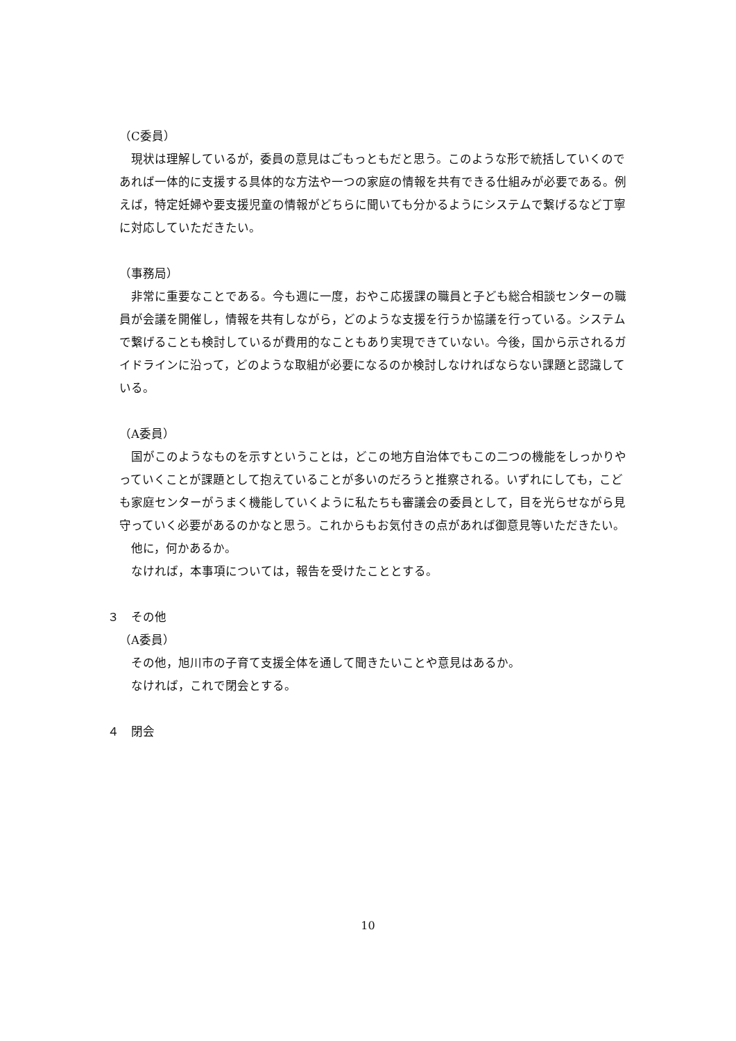（C委員）
現状は理解しているが，委員の意見はごもっともだと思う。このような形で統括していくのであれば一体的に支援する具体的な方法や一つの家庭の情報を共有できる仕組みが必要である。例えば，特定妊婦や要支援児童の情報がどちらに聞いても分かるようにシステムで繋げるなど丁寧に対応していただきたい。
（事務局）
非常に重要なことである。今も週に一度，おやこ応援課の職員と子ども総合相談センターの職員が会議を開催し，情報を共有しながら，どのような支援を行うか協議を行っている。システムで繋げることも検討しているが費用的なこともあり実現できていない。今後，国から示されるガイドラインに沿って，どのような取組が必要になるのか検討しなければならない課題と認識している。
（A委員）
国がこのようなものを示すということは，どこの地方自治体でもこの二つの機能をしっかりやっていくことが課題として抱えていることが多いのだろうと推察される。いずれにしても，こども家庭センターがうまく機能していくように私たちも審議会の委員として，目を光らせながら見守っていく必要があるのかなと思う。これからもお気付きの点があれば御意見等いただきたい。
他に，何かあるか。
なければ，本事項については，報告を受けたこととする。
３　その他
（A委員）
その他，旭川市の子育て支援全体を通して聞きたいことや意見はあるか。
なければ，これで閉会とする。
４　閉会
10